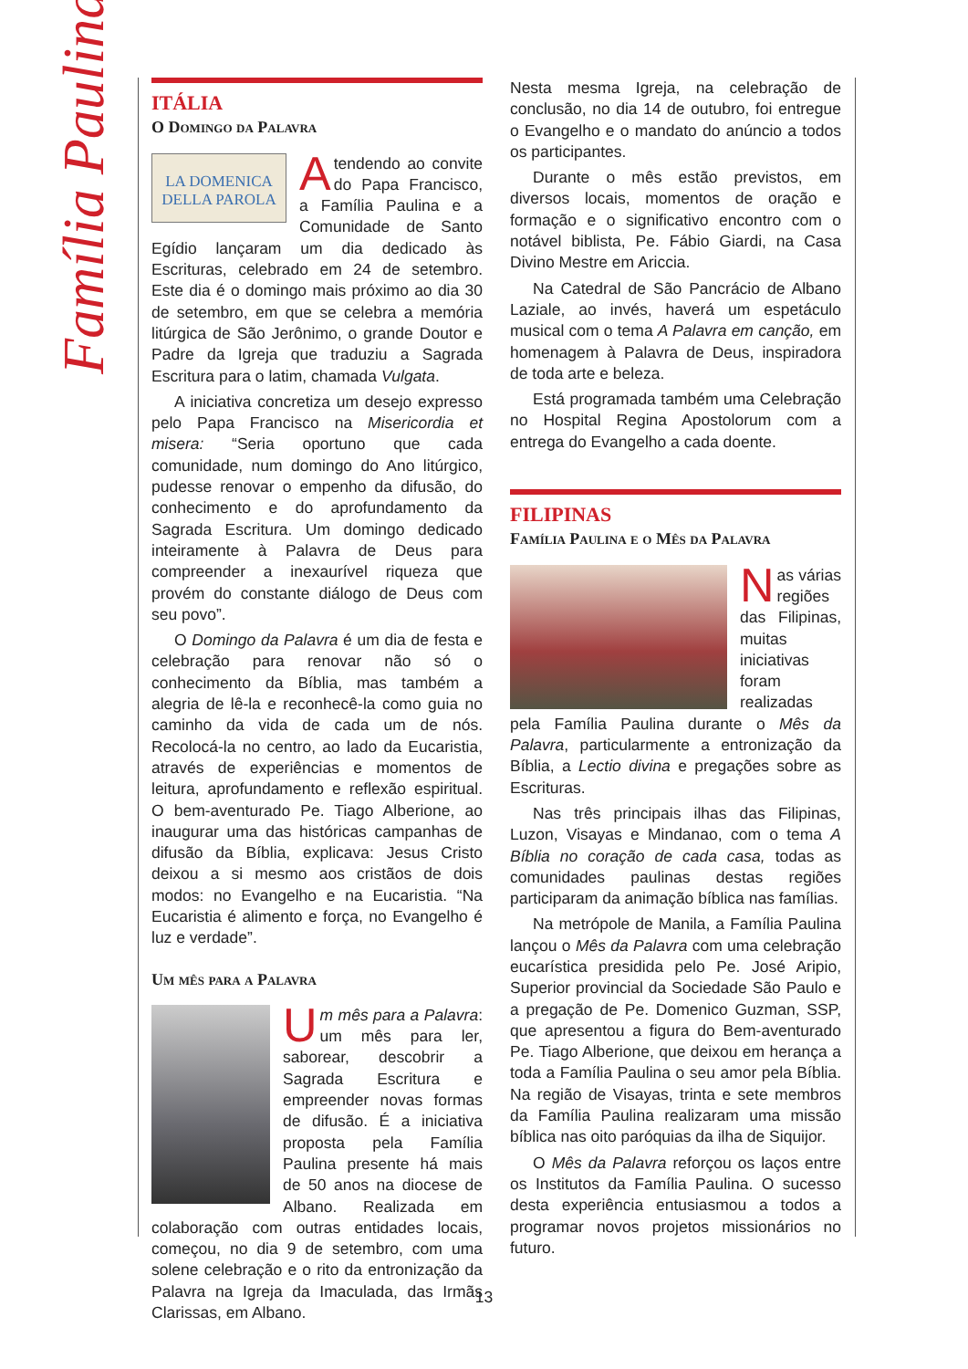Família Paulina
ITÁLIA
O Domingo da Palavra
LA DOMENICA
DELLA PAROLA
Atendendo ao convite do Papa Francisco, a Família Paulina e a Comunidade de Santo Egídio lançaram um dia dedicado às Escrituras, celebrado em 24 de setembro. Este dia é o domingo mais próximo ao dia 30 de setembro, em que se celebra a memória litúrgica de São Jerônimo, o grande Doutor e Padre da Igreja que traduziu a Sagrada Escritura para o latim, chamada Vulgata.
A iniciativa concretiza um desejo expresso pelo Papa Francisco na Misericordia et misera: “Seria oportuno que cada comunidade, num domingo do Ano litúrgico, pudesse renovar o empenho da difusão, do conhecimento e do aprofundamento da Sagrada Escritura. Um domingo dedicado inteiramente à Palavra de Deus para compreender a inexaurível riqueza que provém do constante diálogo de Deus com seu povo”.
O Domingo da Palavra é um dia de festa e celebração para renovar não só o conhecimento da Bíblia, mas também a alegria de lê-la e reconhecê-la como guia no caminho da vida de cada um de nós. Recolocá-la no centro, ao lado da Eucaristia, através de experiências e momentos de leitura, aprofundamento e reflexão espiritual. O bem-aventurado Pe. Tiago Alberione, ao inaugurar uma das históricas campanhas de difusão da Bíblia, explicava: Jesus Cristo deixou a si mesmo aos cristãos de dois modos: no Evangelho e na Eucaristia. “Na Eucaristia é alimento e força, no Evangelho é luz e verdade”.
Um mês para a Palavra
Um mês para a Palavra: um mês para ler, saborear, descobrir a Sagrada Escritura e empreender novas formas de difusão. É a iniciativa proposta pela Família Paulina presente há mais de 50 anos na diocese de Albano. Realizada em colaboração com outras entidades locais, começou, no dia 9 de setembro, com uma solene celebração e o rito da entronização da Palavra na Igreja da Imaculada, das Irmãs Clarissas, em Albano.
Nesta mesma Igreja, na celebração de conclusão, no dia 14 de outubro, foi entregue o Evangelho e o mandato do anúncio a todos os participantes.
Durante o mês estão previstos, em diversos locais, momentos de oração e formação e o significativo encontro com o notável biblista, Pe. Fábio Giardi, na Casa Divino Mestre em Ariccia.
Na Catedral de São Pancrácio de Albano Laziale, ao invés, haverá um espetáculo musical com o tema A Palavra em canção, em homenagem à Palavra de Deus, inspiradora de toda arte e beleza.
Está programada também uma Celebração no Hospital Regina Apostolorum com a entrega do Evangelho a cada doente.
FILIPINAS
Família Paulina e o Mês da Palavra
Nas várias regiões das Filipinas, muitas iniciativas foram realizadas pela Família Paulina durante o Mês da Palavra, particularmente a entronização da Bíblia, a Lectio divina e pregações sobre as Escrituras.
Nas três principais ilhas das Filipinas, Luzon, Visayas e Mindanao, com o tema A Bíblia no coração de cada casa, todas as comunidades paulinas destas regiões participaram da animação bíblica nas famílias.
Na metrópole de Manila, a Família Paulina lançou o Mês da Palavra com uma celebração eucarística presidida pelo Pe. José Aripio, Superior provincial da Sociedade São Paulo e a pregação de Pe. Domenico Guzman, SSP, que apresentou a figura do Bem-aventurado Pe. Tiago Alberione, que deixou em herança a toda a Família Paulina o seu amor pela Bíblia. Na região de Visayas, trinta e sete membros da Família Paulina realizaram uma missão bíblica nas oito paróquias da ilha de Siquijor.
O Mês da Palavra reforçou os laços entre os Institutos da Família Paulina. O sucesso desta experiência entusiasmou a todos a programar novos projetos missionários no futuro.
13